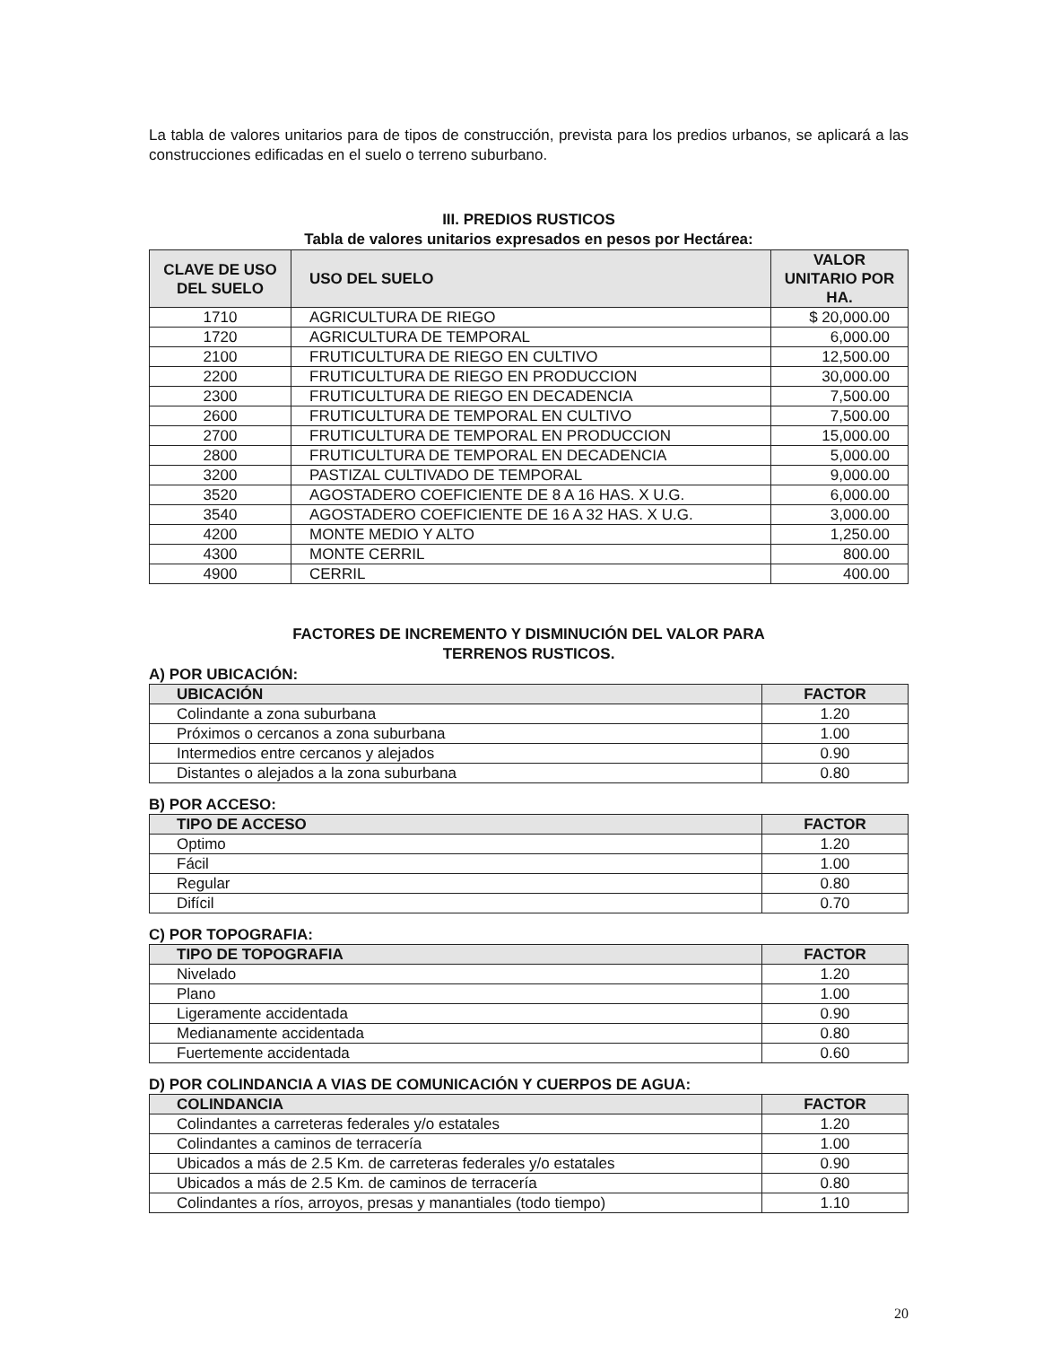La tabla de valores unitarios para de tipos de construcción, prevista para los predios urbanos, se aplicará a las construcciones edificadas en el suelo o terreno suburbano.
III. PREDIOS RUSTICOS
Tabla de valores unitarios expresados en pesos por Hectárea:
| CLAVE DE USO DEL SUELO | USO DEL SUELO | VALOR UNITARIO POR HA. |
| --- | --- | --- |
| 1710 | AGRICULTURA DE RIEGO | $ 20,000.00 |
| 1720 | AGRICULTURA DE TEMPORAL | 6,000.00 |
| 2100 | FRUTICULTURA DE RIEGO EN CULTIVO | 12,500.00 |
| 2200 | FRUTICULTURA DE RIEGO EN PRODUCCION | 30,000.00 |
| 2300 | FRUTICULTURA DE RIEGO EN DECADENCIA | 7,500.00 |
| 2600 | FRUTICULTURA DE TEMPORAL EN CULTIVO | 7,500.00 |
| 2700 | FRUTICULTURA DE TEMPORAL EN PRODUCCION | 15,000.00 |
| 2800 | FRUTICULTURA DE TEMPORAL EN DECADENCIA | 5,000.00 |
| 3200 | PASTIZAL CULTIVADO DE TEMPORAL | 9,000.00 |
| 3520 | AGOSTADERO COEFICIENTE DE 8 A 16 HAS. X U.G. | 6,000.00 |
| 3540 | AGOSTADERO COEFICIENTE DE 16 A 32 HAS. X U.G. | 3,000.00 |
| 4200 | MONTE MEDIO Y ALTO | 1,250.00 |
| 4300 | MONTE CERRIL | 800.00 |
| 4900 | CERRIL | 400.00 |
FACTORES DE INCREMENTO Y DISMINUCIÓN DEL VALOR PARA
TERRENOS RUSTICOS.
A) POR UBICACIÓN:
| UBICACIÓN | FACTOR |
| --- | --- |
| Colindante a zona suburbana | 1.20 |
| Próximos o cercanos a zona suburbana | 1.00 |
| Intermedios entre cercanos y alejados | 0.90 |
| Distantes o alejados a la zona suburbana | 0.80 |
B) POR ACCESO:
| TIPO DE ACCESO | FACTOR |
| --- | --- |
| Optimo | 1.20 |
| Fácil | 1.00 |
| Regular | 0.80 |
| Difícil | 0.70 |
C) POR TOPOGRAFIA:
| TIPO DE TOPOGRAFIA | FACTOR |
| --- | --- |
| Nivelado | 1.20 |
| Plano | 1.00 |
| Ligeramente accidentada | 0.90 |
| Medianamente accidentada | 0.80 |
| Fuertemente accidentada | 0.60 |
D) POR COLINDANCIA A VIAS DE COMUNICACIÓN Y CUERPOS DE AGUA:
| COLINDANCIA | FACTOR |
| --- | --- |
| Colindantes a carreteras federales y/o estatales | 1.20 |
| Colindantes a caminos de terracería | 1.00 |
| Ubicados a más de 2.5 Km. de carreteras federales y/o estatales | 0.90 |
| Ubicados a más de 2.5 Km. de caminos de terracería | 0.80 |
| Colindantes a ríos, arroyos, presas y manantiales (todo tiempo) | 1.10 |
20